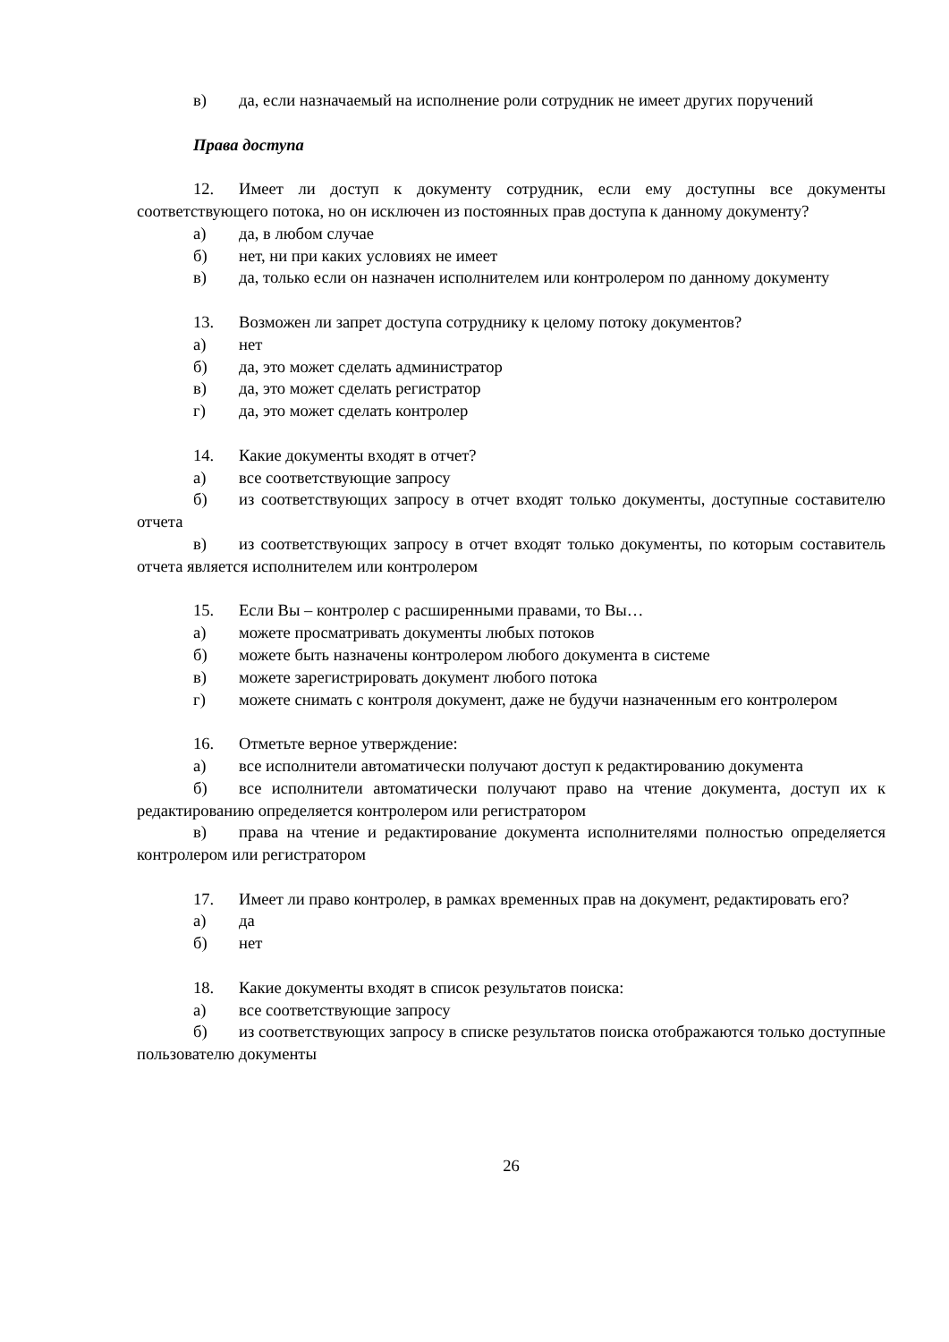в) да, если назначаемый на исполнение роли сотрудник не имеет других поручений
Права доступа
12. Имеет ли доступ к документу сотрудник, если ему доступны все документы соответствующего потока, но он исключен из постоянных прав доступа к данному документу?
а) да, в любом случае
б) нет, ни при каких условиях не имеет
в) да, только если он назначен исполнителем или контролером по данному документу
13. Возможен ли запрет доступа сотруднику к целому потоку документов?
а) нет
б) да, это может сделать администратор
в) да, это может сделать регистратор
г) да, это может сделать контролер
14. Какие документы входят в отчет?
а) все соответствующие запросу
б) из соответствующих запросу в отчет входят только документы, доступные составителю отчета
в) из соответствующих запросу в отчет входят только документы, по которым составитель отчета является исполнителем или контролером
15. Если Вы – контролер с расширенными правами, то Вы…
а) можете просматривать документы любых потоков
б) можете быть назначены контролером любого документа в системе
в) можете зарегистрировать документ любого потока
г) можете снимать с контроля документ, даже не будучи назначенным его контролером
16. Отметьте верное утверждение:
а) все исполнители автоматически получают доступ к редактированию документа
б) все исполнители автоматически получают право на чтение документа, доступ их к редактированию определяется контролером или регистратором
в) права на чтение и редактирование документа исполнителями полностью определяется контролером или регистратором
17. Имеет ли право контролер, в рамках временных прав на документ, редактировать его?
а) да
б) нет
18. Какие документы входят в список результатов поиска:
а) все соответствующие запросу
б) из соответствующих запросу в списке результатов поиска отображаются только доступные пользователю документы
26